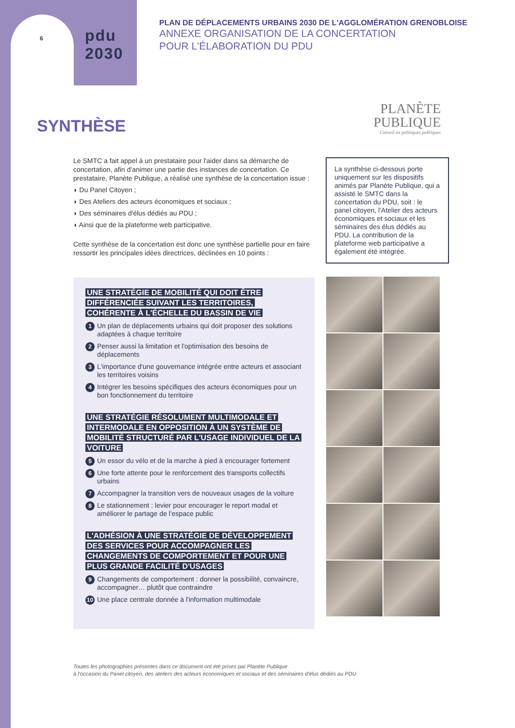6
pdu
2030
PLAN DE DÉPLACEMENTS URBAINS 2030 DE L'AGGLOMÉRATION GRENOBLOISE
ANNEXE ORGANISATION DE LA CONCERTATION
POUR L'ÉLABORATION DU PDU
SYNTHÈSE
PLANÈTE
PUBLIQUE
Conseil en politiques publiques
Le SMTC a fait appel à un prestataire pour l'aider dans sa démarche de concertation, afin d'animer une partie des instances de concertation. Ce prestataire, Planète Publique, a réalisé une synthèse de la concertation issue :
◗ Du Panel Citoyen ;
◗ Des Ateliers des acteurs économiques et sociaux ;
◗ Des séminaires d'élus dédiés au PDU ;
◗ Ainsi que de la plateforme web participative.
Cette synthèse de la concertation est donc une synthèse partielle pour en faire ressortir les principales idées directrices, déclinées en 10 points :
La synthèse ci-dessous porte uniquement sur les dispositifs animés par Planète Publique, qui a assisté le SMTC dans la concertation du PDU, soit : le panel citoyen, l'Atelier des acteurs économiques et sociaux et les séminaires des élus dédiés au PDU. La contribution de la plateforme web participative a également été intégrée.
UNE STRATÉGIE DE MOBILITÉ QUI DOIT ÊTRE DIFFÉRENCIÉE SUIVANT LES TERRITOIRES, COHÉRENTE À L'ÉCHELLE DU BASSIN DE VIE
1 Un plan de déplacements urbains qui doit proposer des solutions adaptées à chaque territoire
2 Penser aussi la limitation et l'optimisation des besoins de déplacements
3 L'importance d'une gouvernance intégrée entre acteurs et associant les territoires voisins
4 Intégrer les besoins spécifiques des acteurs économiques pour un bon fonctionnement du territoire
UNE STRATÉGIE RÉSOLUMENT MULTIMODALE ET INTERMODALE EN OPPOSITION À UN SYSTÈME DE MOBILITÉ STRUCTURÉ PAR L'USAGE INDIVIDUEL DE LA VOITURE
5 Un essor du vélo et de la marche à pied à encourager fortement
6 Une forte attente pour le renforcement des transports collectifs urbains
7 Accompagner la transition vers de nouveaux usages de la voiture
8 Le stationnement : levier pour encourager le report modal et améliorer le partage de l'espace public
L'ADHÉSION À UNE STRATÉGIE DE DÉVELOPPEMENT DES SERVICES POUR ACCOMPAGNER LES CHANGEMENTS DE COMPORTEMENT ET POUR UNE PLUS GRANDE FACILITÉ D'USAGES
9 Changements de comportement : donner la possibilité, convaincre, accompagner… plutôt que contraindre
10 Une place centrale donnée à l'information multimodale
Toutes les photographies présentes dans ce document ont été prises par Planète Publique
à l'occasion du Panel citoyen, des ateliers des acteurs économiques et sociaux et des séminaires d'élus dédiés au PDU